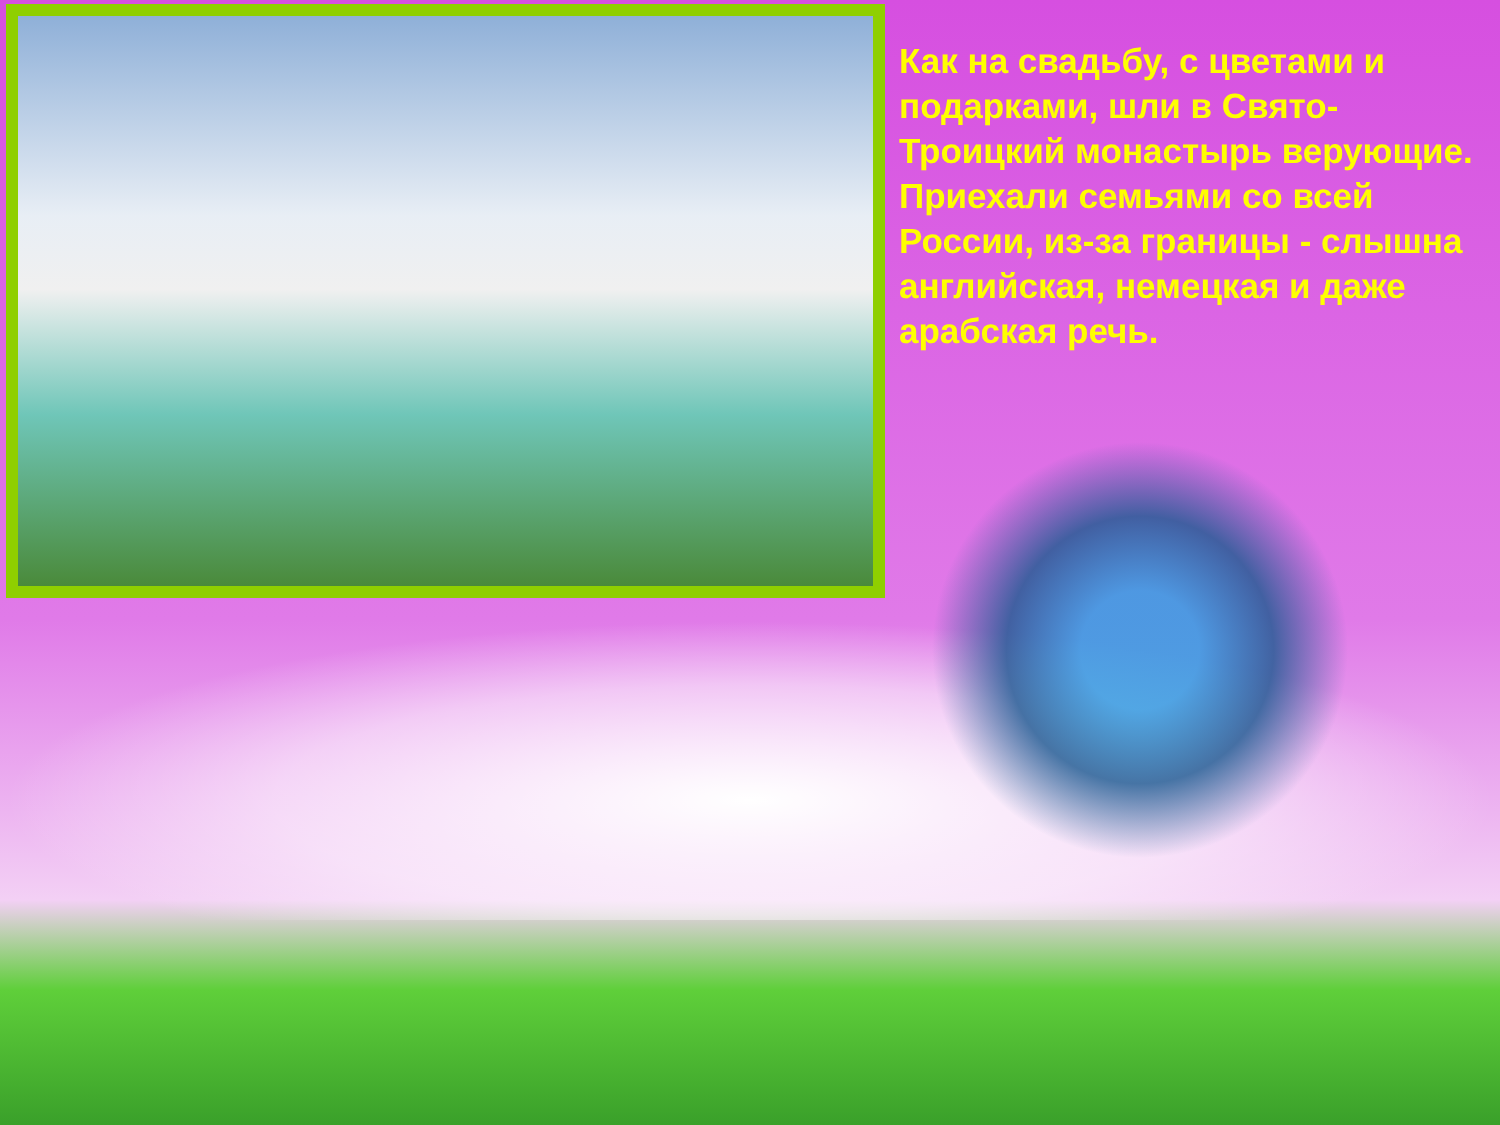Как на свадьбу, с цветами и подарками, шли в Свято-Троицкий монастырь верующие. Приехали семьями со всей России, из-за границы - слышна английская, немецкая и даже арабская речь.